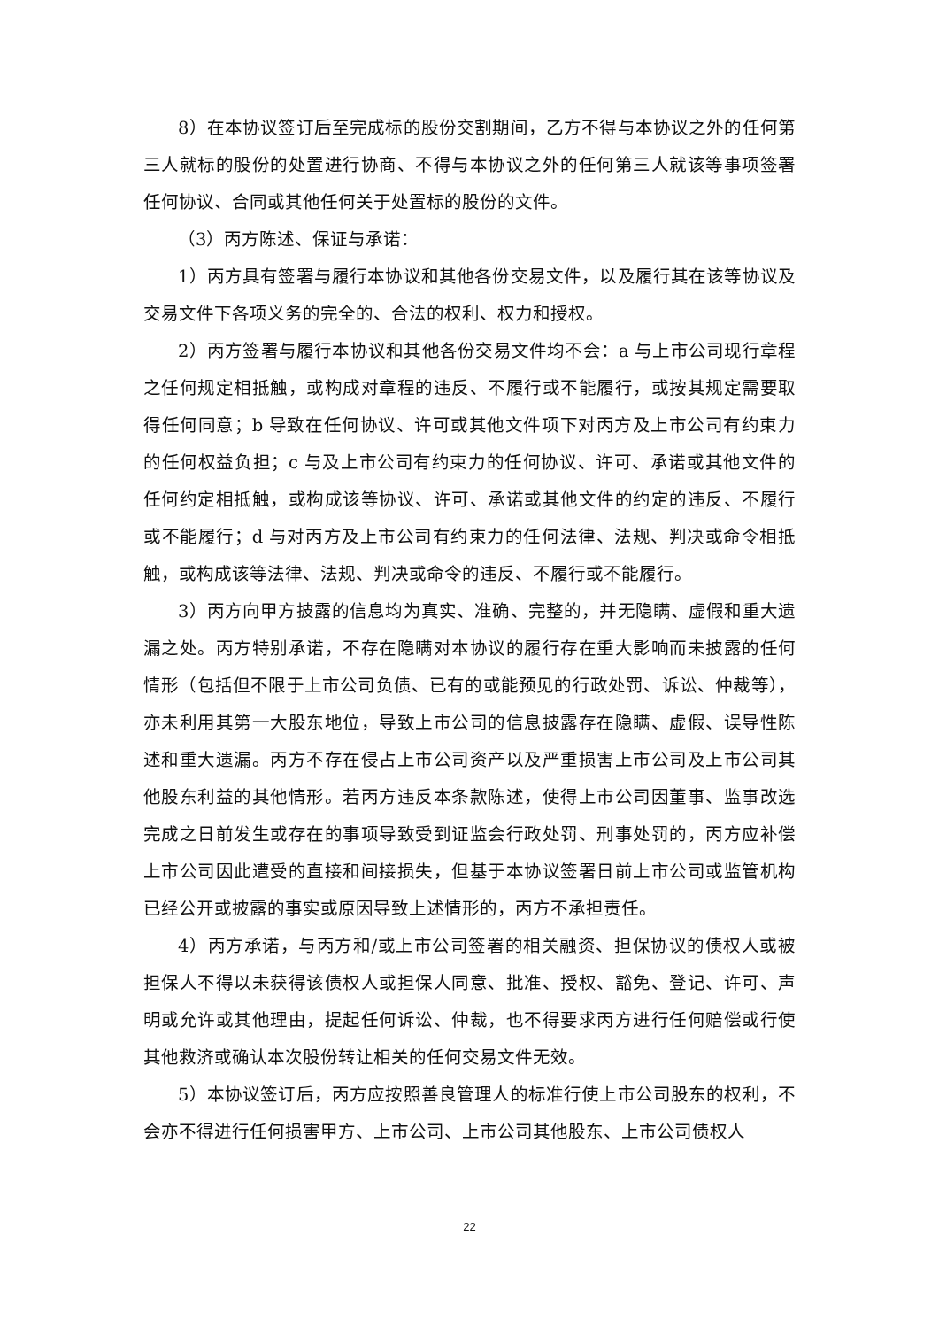8）在本协议签订后至完成标的股份交割期间，乙方不得与本协议之外的任何第三人就标的股份的处置进行协商、不得与本协议之外的任何第三人就该等事项签署任何协议、合同或其他任何关于处置标的股份的文件。
（3）丙方陈述、保证与承诺：
1）丙方具有签署与履行本协议和其他各份交易文件，以及履行其在该等协议及交易文件下各项义务的完全的、合法的权利、权力和授权。
2）丙方签署与履行本协议和其他各份交易文件均不会：a 与上市公司现行章程之任何规定相抵触，或构成对章程的违反、不履行或不能履行，或按其规定需要取得任何同意；b 导致在任何协议、许可或其他文件项下对丙方及上市公司有约束力的任何权益负担；c 与及上市公司有约束力的任何协议、许可、承诺或其他文件的任何约定相抵触，或构成该等协议、许可、承诺或其他文件的约定的违反、不履行或不能履行；d 与对丙方及上市公司有约束力的任何法律、法规、判决或命令相抵触，或构成该等法律、法规、判决或命令的违反、不履行或不能履行。
3）丙方向甲方披露的信息均为真实、准确、完整的，并无隐瞒、虚假和重大遗漏之处。丙方特别承诺，不存在隐瞒对本协议的履行存在重大影响而未披露的任何情形（包括但不限于上市公司负债、已有的或能预见的行政处罚、诉讼、仲裁等），亦未利用其第一大股东地位，导致上市公司的信息披露存在隐瞒、虚假、误导性陈述和重大遗漏。丙方不存在侵占上市公司资产以及严重损害上市公司及上市公司其他股东利益的其他情形。若丙方违反本条款陈述，使得上市公司因董事、监事改选完成之日前发生或存在的事项导致受到证监会行政处罚、刑事处罚的，丙方应补偿上市公司因此遭受的直接和间接损失，但基于本协议签署日前上市公司或监管机构已经公开或披露的事实或原因导致上述情形的，丙方不承担责任。
4）丙方承诺，与丙方和/或上市公司签署的相关融资、担保协议的债权人或被担保人不得以未获得该债权人或担保人同意、批准、授权、豁免、登记、许可、声明或允许或其他理由，提起任何诉讼、仲裁，也不得要求丙方进行任何赔偿或行使其他救济或确认本次股份转让相关的任何交易文件无效。
5）本协议签订后，丙方应按照善良管理人的标准行使上市公司股东的权利，不会亦不得进行任何损害甲方、上市公司、上市公司其他股东、上市公司债权人
22